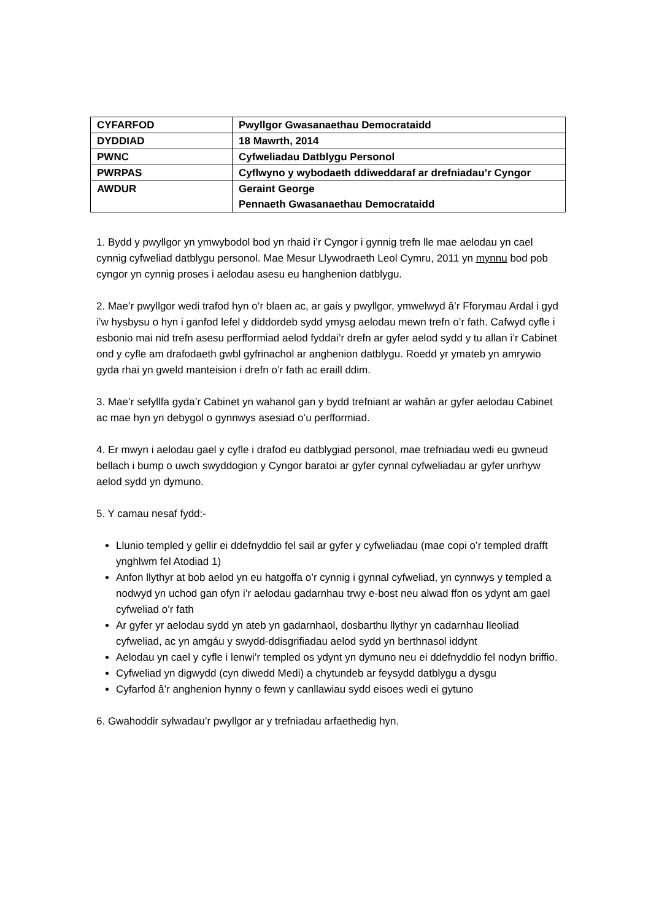| CYFARFOD | Pwyllgor Gwasanaethau Democrataidd |
| DYDDIAD | 18 Mawrth, 2014 |
| PWNC | Cyfweliadau Datblygu Personol |
| PWRPAS | Cyflwyno y wybodaeth ddiweddaraf ar drefniadau’r Cyngor |
| AWDUR | Geraint George Pennaeth Gwasanaethau Democrataidd |
1. Bydd y pwyllgor yn ymwybodol bod yn rhaid i’r Cyngor i gynnig trefn lle mae aelodau yn cael cynnig cyfweliad datblygu personol. Mae Mesur Llywodraeth Leol Cymru, 2011 yn mynnu bod pob cyngor yn cynnig proses i aelodau asesu eu hanghenion datblygu.
2. Mae’r pwyllgor wedi trafod hyn o’r blaen ac, ar gais y pwyllgor, ymwelwyd â’r Fforymau Ardal i gyd i’w hysbysu o hyn i ganfod lefel y diddordeb sydd ymysg aelodau mewn trefn o’r fath. Cafwyd cyfle i esbonio mai nid trefn asesu perfformiad aelod fyddai’r drefn ar gyfer aelod sydd y tu allan i’r Cabinet ond y cyfle am drafodaeth gwbl gyfrinachol ar anghenion datblygu. Roedd yr ymateb yn amrywio gyda rhai yn gweld manteision i drefn o’r fath ac eraill ddim.
3. Mae’r sefyllfa gyda’r Cabinet yn wahanol gan y bydd trefniant ar wahân ar gyfer aelodau Cabinet ac mae hyn yn debygol o gynnwys asesiad o’u perfformiad.
4. Er mwyn i aelodau gael y cyfle i drafod eu datblygiad personol, mae trefniadau wedi eu gwneud bellach i bump o uwch swyddogion y Cyngor baratoi ar gyfer cynnal cyfweliadau ar gyfer unrhyw aelod sydd yn dymuno.
5. Y camau nesaf fydd:-
Llunio templed y gellir ei ddefnyddio fel sail ar gyfer y cyfweliadau (mae copi o’r templed drafft ynghlwm fel Atodiad 1)
Anfon llythyr at bob aelod yn eu hatgoffa o’r cynnig i gynnal cyfweliad, yn cynnwys y templed a nodwyd yn uchod gan ofyn i’r aelodau gadarnhau trwy e-bost neu alwad ffon os ydynt am gael cyfweliad o’r fath
Ar gyfer yr aelodau sydd yn ateb yn gadarnhaol, dosbarthu llythyr yn cadarnhau lleoliad cyfweliad, ac yn amgáu y swydd-ddisgrifiadau aelod sydd yn berthnasol iddynt
Aelodau yn cael y cyfle i lenwi’r templed os ydynt yn dymuno neu ei ddefnyddio fel nodyn briffio.
Cyfweliad yn digwydd (cyn diwedd Medi) a chytundeb ar feysydd datblygu a dysgu
Cyfarfod â’r anghenion hynny o fewn y canllawiau sydd eisoes wedi ei gytuno
6. Gwahoddir sylwadau’r pwyllgor ar y trefniadau arfaethedig hyn.